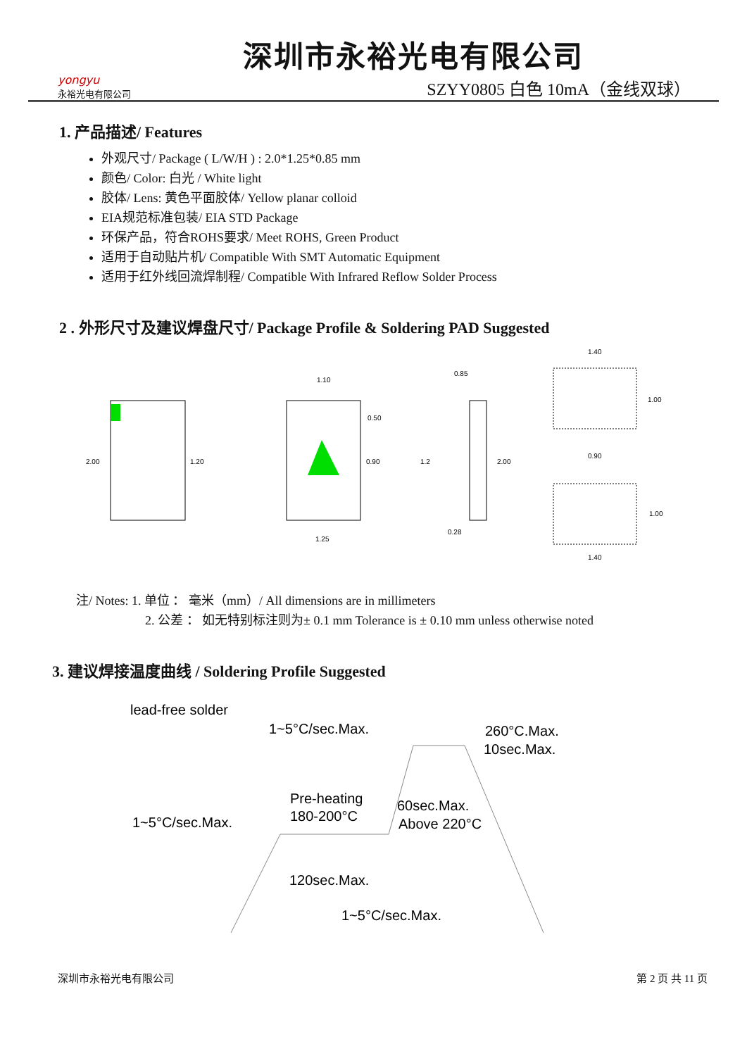yongyu
永裕光电有限公司
深圳市永裕光电有限公司
SZYY0805 白色 10mA（金线双球）
1. 产品描述/ Features
外观尺寸/ Package ( L/W/H ) : 2.0*1.25*0.85 mm
颜色/ Color: 白光 / White light
胶体/ Lens: 黄色平面胶体/ Yellow planar colloid
EIA规范标准包装/ EIA STD Package
环保产品，符合ROHS要求/ Meet ROHS, Green Product
适用于自动贴片机/ Compatible With SMT Automatic Equipment
适用于红外线回流焊制程/ Compatible With Infrared Reflow Solder Process
2 . 外形尺寸及建议焊盘尺寸/ Package Profile & Soldering PAD Suggested
2.00
1.20
1.10
0.50
0.90
1.25
0.85
1.2
2.00
0.28
1.40
1.00
0.90
1.00
1.40
注/ Notes: 1. 单位 ： 毫米（mm）/ All dimensions are in millimeters
2. 公差 ： 如无特别标注则为± 0.1 mm Tolerance is ± 0.10 mm unless otherwise noted
3. 建议焊接温度曲线 / Soldering Profile Suggested
lead-free solder
1~5°C/sec.Max.
260°C.Max.
10sec.Max.
Pre-heating
180-200°C
60sec.Max.
Above 220°C
1~5°C/sec.Max.
120sec.Max.
1~5°C/sec.Max.
深圳市永裕光电有限公司 第 2 页 共 11 页